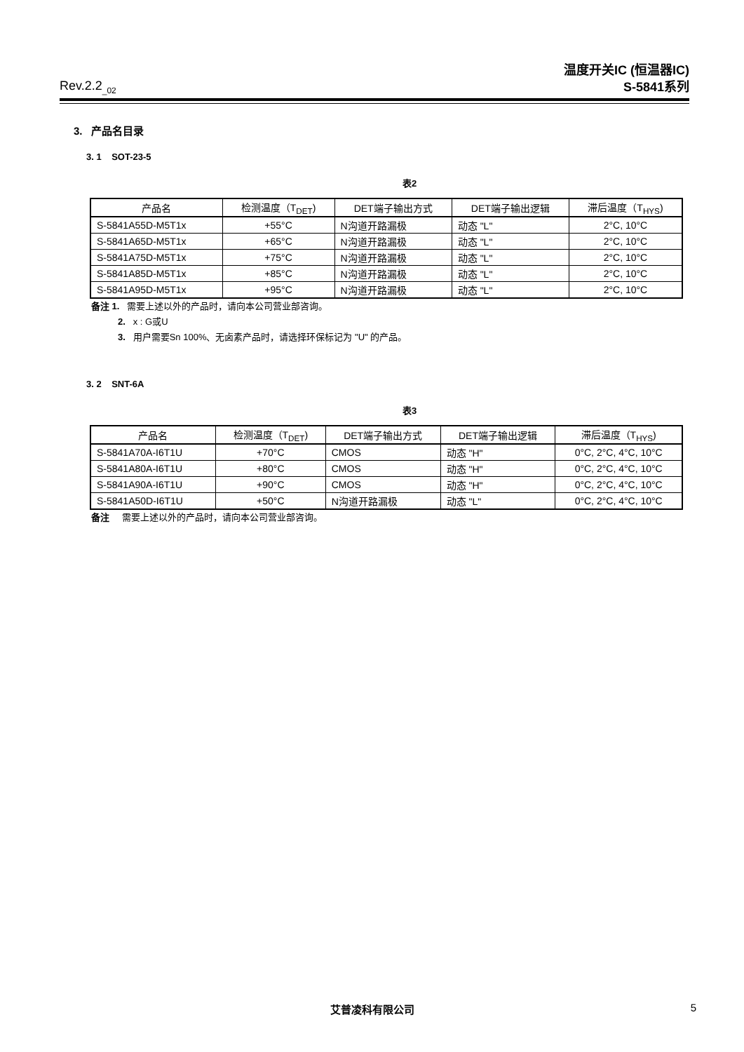Rev.2.2<sub>_02</sub>
温度开关IC (恒温器IC)
S-5841系列
3. 产品名目录
3. 1 SOT-23-5
表2
| 产品名 | 检测温度（T<sub>DET</sub>) | DET端子输出方式 | DET端子输出逻辑 | 滞后温度（T<sub>HYS</sub>) |
| --- | --- | --- | --- | --- |
| S-5841A55D-M5T1x | +55°C | N沟道开路漏极 | 动态 "L" | 2°C, 10°C |
| S-5841A65D-M5T1x | +65°C | N沟道开路漏极 | 动态 "L" | 2°C, 10°C |
| S-5841A75D-M5T1x | +75°C | N沟道开路漏极 | 动态 "L" | 2°C, 10°C |
| S-5841A85D-M5T1x | +85°C | N沟道开路漏极 | 动态 "L" | 2°C, 10°C |
| S-5841A95D-M5T1x | +95°C | N沟道开路漏极 | 动态 "L" | 2°C, 10°C |
备注 1. 需要上述以外的产品时，请向本公司营业部咨询。
2. x : G或U
3. 用户需要Sn 100%、无卤素产品时，请选择环保标记为 "U" 的产品。
3. 2 SNT-6A
表3
| 产品名 | 检测温度（T<sub>DET</sub>) | DET端子输出方式 | DET端子输出逻辑 | 滞后温度（T<sub>HYS</sub>) |
| --- | --- | --- | --- | --- |
| S-5841A70A-I6T1U | +70°C | CMOS | 动态 "H" | 0°C, 2°C, 4°C, 10°C |
| S-5841A80A-I6T1U | +80°C | CMOS | 动态 "H" | 0°C, 2°C, 4°C, 10°C |
| S-5841A90A-I6T1U | +90°C | CMOS | 动态 "H" | 0°C, 2°C, 4°C, 10°C |
| S-5841A50D-I6T1U | +50°C | N沟道开路漏极 | 动态 "L" | 0°C, 2°C, 4°C, 10°C |
备注 需要上述以外的产品时，请向本公司营业部咨询。
艾普凌科有限公司 5